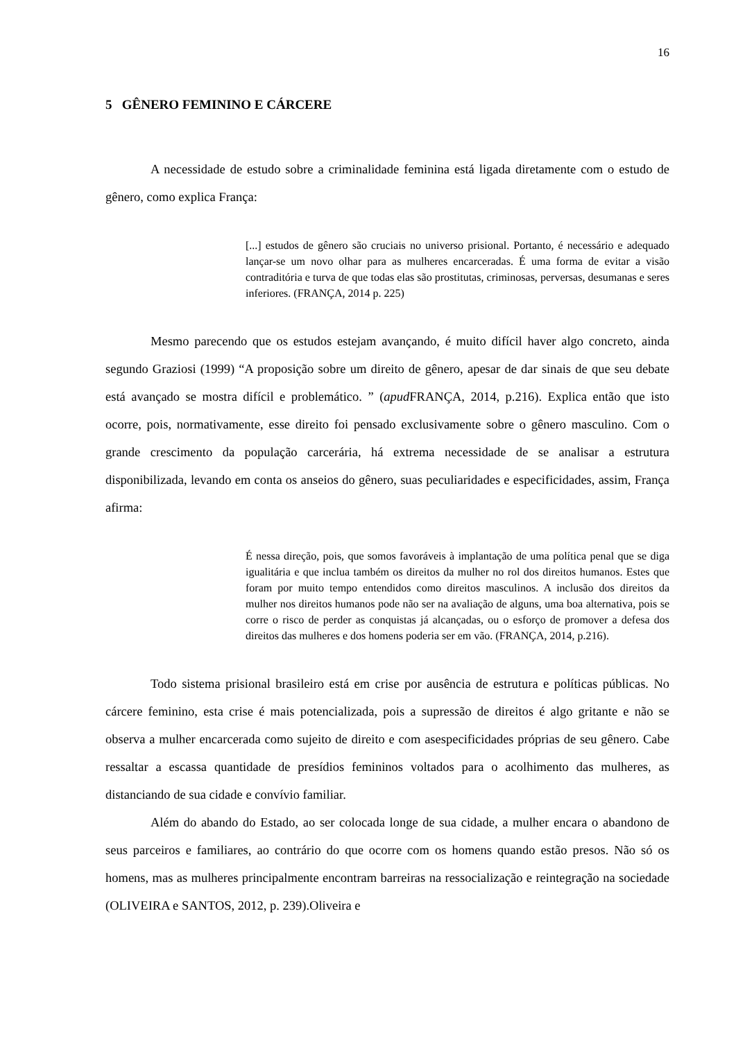16
5 GÊNERO FEMININO E CÁRCERE
A necessidade de estudo sobre a criminalidade feminina está ligada diretamente com o estudo de gênero, como explica França:
[...] estudos de gênero são cruciais no universo prisional. Portanto, é necessário e adequado lançar-se um novo olhar para as mulheres encarceradas. É uma forma de evitar a visão contraditória e turva de que todas elas são prostitutas, criminosas, perversas, desumanas e seres inferiores. (FRANÇA, 2014 p. 225)
Mesmo parecendo que os estudos estejam avançando, é muito difícil haver algo concreto, ainda segundo Graziosi (1999) “A proposição sobre um direito de gênero, apesar de dar sinais de que seu debate está avançado se mostra difícil e problemático. ” (apud FRANÇA, 2014, p.216). Explica então que isto ocorre, pois, normativamente, esse direito foi pensado exclusivamente sobre o gênero masculino. Com o grande crescimento da população carcerária, há extrema necessidade de se analisar a estrutura disponibilizada, levando em conta os anseios do gênero, suas peculiaridades e especificidades, assim, França afirma:
É nessa direção, pois, que somos favoráveis à implantação de uma política penal que se diga igualitária e que inclua também os direitos da mulher no rol dos direitos humanos. Estes que foram por muito tempo entendidos como direitos masculinos. A inclusão dos direitos da mulher nos direitos humanos pode não ser na avaliação de alguns, uma boa alternativa, pois se corre o risco de perder as conquistas já alcançadas, ou o esforço de promover a defesa dos direitos das mulheres e dos homens poderia ser em vão. (FRANÇA, 2014, p.216).
Todo sistema prisional brasileiro está em crise por ausência de estrutura e políticas públicas. No cárcere feminino, esta crise é mais potencializada, pois a supressão de direitos é algo gritante e não se observa a mulher encarcerada como sujeito de direito e com asespecificidades próprias de seu gênero. Cabe ressaltar a escassa quantidade de presídios femininos voltados para o acolhimento das mulheres, as distanciando de sua cidade e convívio familiar.
Além do abando do Estado, ao ser colocada longe de sua cidade, a mulher encara o abandono de seus parceiros e familiares, ao contrário do que ocorre com os homens quando estão presos. Não só os homens, mas as mulheres principalmente encontram barreiras na ressocialização e reintegração na sociedade (OLIVEIRA e SANTOS, 2012, p. 239).Oliveira e